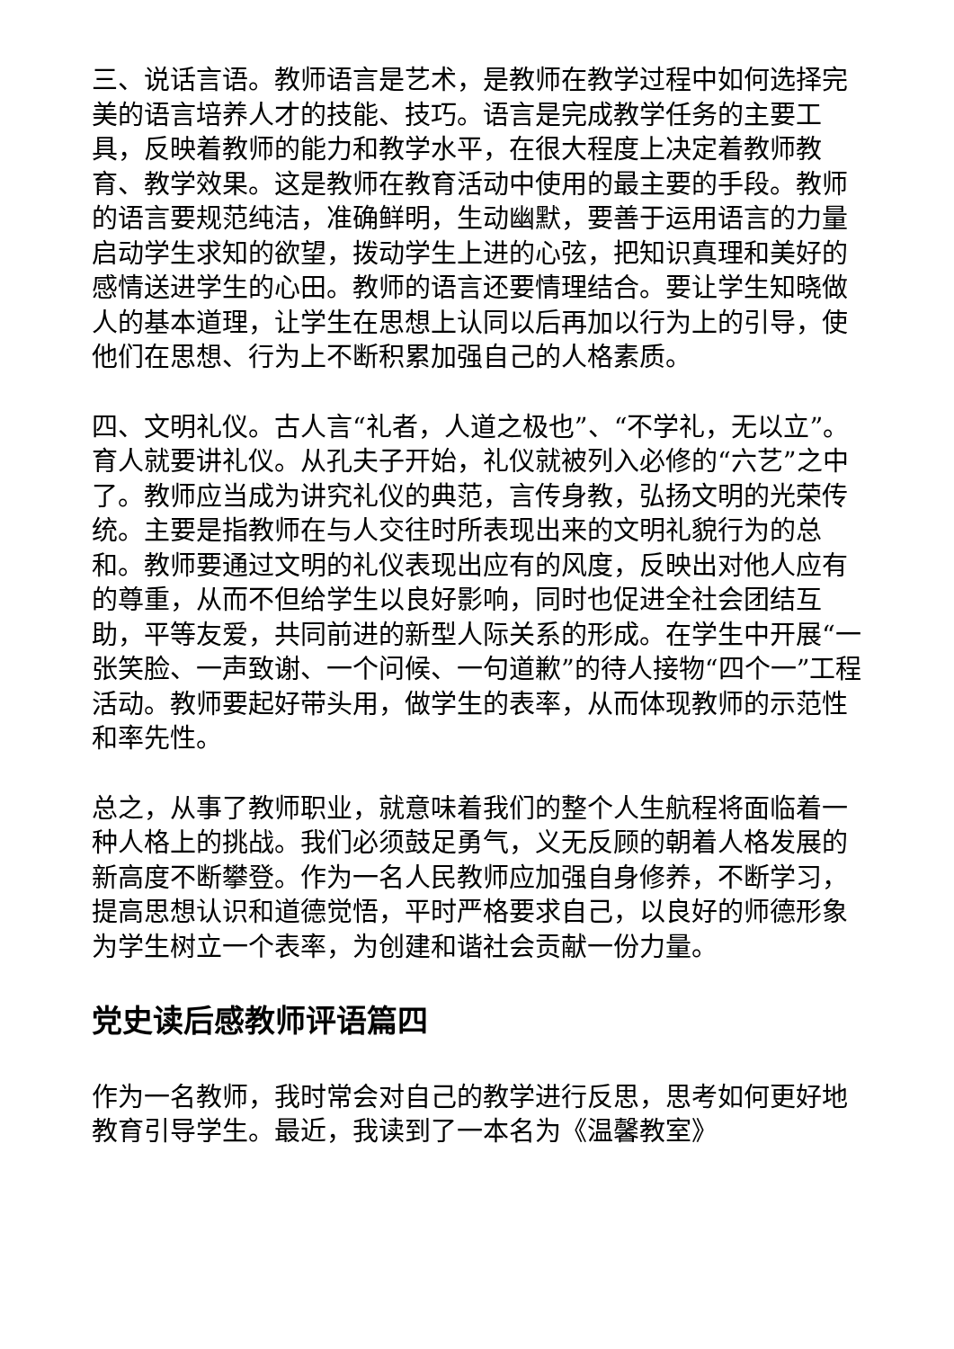三、说话言语。教师语言是艺术，是教师在教学过程中如何选择完美的语言培养人才的技能、技巧。语言是完成教学任务的主要工具，反映着教师的能力和教学水平，在很大程度上决定着教师教育、教学效果。这是教师在教育活动中使用的最主要的手段。教师的语言要规范纯洁，准确鲜明，生动幽默，要善于运用语言的力量启动学生求知的欲望，拨动学生上进的心弦，把知识真理和美好的感情送进学生的心田。教师的语言还要情理结合。要让学生知晓做人的基本道理，让学生在思想上认同以后再加以行为上的引导，使他们在思想、行为上不断积累加强自己的人格素质。
四、文明礼仪。古人言“礼者，人道之极也”、“不学礼，无以立”。育人就要讲礼仪。从孔夫子开始，礼仪就被列入必修的“六艺”之中了。教师应当成为讲究礼仪的典范，言传身教，弘扬文明的光荣传统。主要是指教师在与人交往时所表现出来的文明礼貌行为的总和。教师要通过文明的礼仪表现出应有的风度，反映出对他人应有的尊重，从而不但给学生以良好影响，同时也促进全社会团结互助，平等友爱，共同前进的新型人际关系的形成。在学生中开展“一张笑脸、一声致谢、一个问候、一句道歉”的待人接物“四个一”工程活动。教师要起好带头用，做学生的表率，从而体现教师的示范性和率先性。
总之，从事了教师职业，就意味着我们的整个人生航程将面临着一种人格上的挑战。我们必须鼓足勇气，义无反顾的朝着人格发展的新高度不断攀登。作为一名人民教师应加强自身修养，不断学习，提高思想认识和道德觉悟，平时严格要求自己，以良好的师德形象为学生树立一个表率，为创建和谐社会贡献一份力量。
党史读后感教师评语篇四
作为一名教师，我时常会对自己的教学进行反思，思考如何更好地教育引导学生。最近，我读到了一本名为《温馨教室》